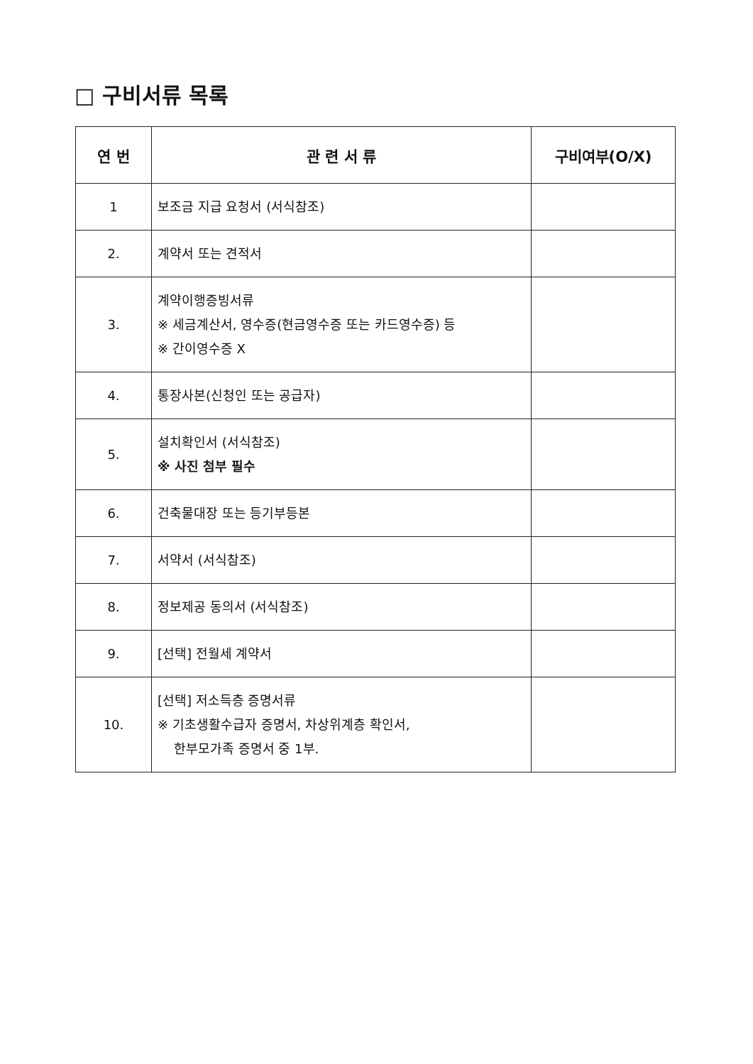□ 구비서류 목록
| 연 번 | 관 련 서 류 | 구비여부(O/X) |
| --- | --- | --- |
| 1 | 보조금 지급 요청서 (서식참조) | |
| 2. | 계약서 또는 견적서 | |
| 3. | 계약이행증빙서류 ※ 세금계산서, 영수증(현금영수증 또는 카드영수증) 등 ※ 간이영수증 X | |
| 4. | 통장사본(신청인 또는 공급자) | |
| 5. | 설치확인서 (서식참조) ※ 사진 첨부 필수 | |
| 6. | 건축물대장 또는 등기부등본 | |
| 7. | 서약서 (서식참조) | |
| 8. | 정보제공 동의서 (서식참조) | |
| 9. | [선택] 전월세 계약서 | |
| 10. | [선택] 저소득층 증명서류 ※ 기초생활수급자 증명서, 차상위계층 확인서, 한부모가족 증명서 중 1부. | |